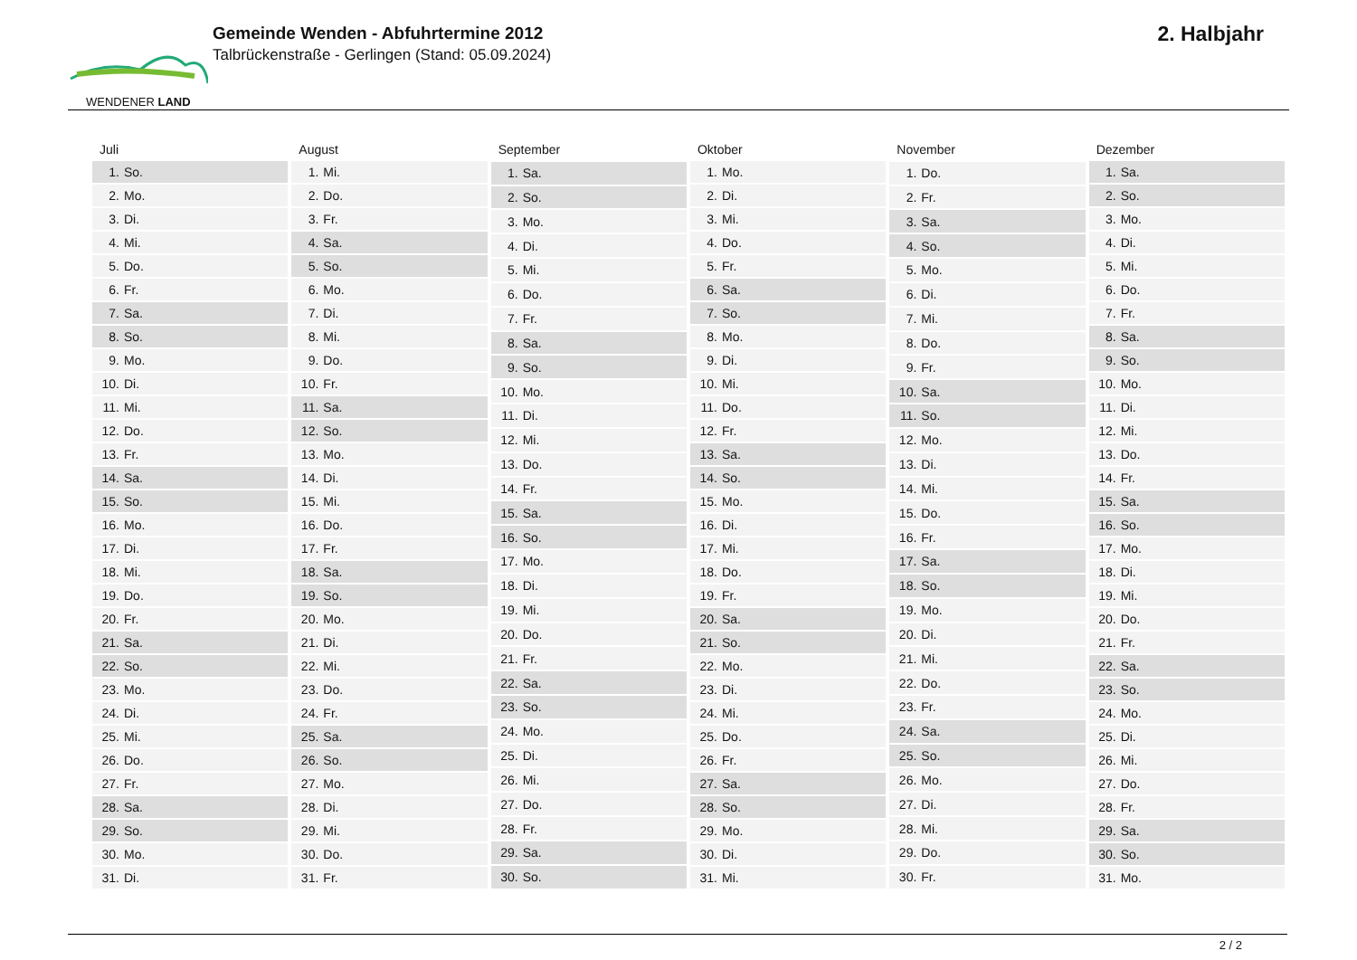WENDENER LAND
Gemeinde Wenden - Abfuhrtermine 2012
Talbrückenstraße - Gerlingen (Stand: 05.09.2024)
2. Halbjahr
| Juli | |
| --- | --- |
| 1. | So. |
| 2. | Mo. |
| 3. | Di. |
| 4. | Mi. |
| 5. | Do. |
| 6. | Fr. |
| 7. | Sa. |
| 8. | So. |
| 9. | Mo. |
| 10. | Di. |
| 11. | Mi. |
| 12. | Do. |
| 13. | Fr. |
| 14. | Sa. |
| 15. | So. |
| 16. | Mo. |
| 17. | Di. |
| 18. | Mi. |
| 19. | Do. |
| 20. | Fr. |
| 21. | Sa. |
| 22. | So. |
| 23. | Mo. |
| 24. | Di. |
| 25. | Mi. |
| 26. | Do. |
| 27. | Fr. |
| 28. | Sa. |
| 29. | So. |
| 30. | Mo. |
| 31. | Di. |
| August | |
| --- | --- |
| 1. | Mi. |
| 2. | Do. |
| 3. | Fr. |
| 4. | Sa. |
| 5. | So. |
| 6. | Mo. |
| 7. | Di. |
| 8. | Mi. |
| 9. | Do. |
| 10. | Fr. |
| 11. | Sa. |
| 12. | So. |
| 13. | Mo. |
| 14. | Di. |
| 15. | Mi. |
| 16. | Do. |
| 17. | Fr. |
| 18. | Sa. |
| 19. | So. |
| 20. | Mo. |
| 21. | Di. |
| 22. | Mi. |
| 23. | Do. |
| 24. | Fr. |
| 25. | Sa. |
| 26. | So. |
| 27. | Mo. |
| 28. | Di. |
| 29. | Mi. |
| 30. | Do. |
| 31. | Fr. |
| September | |
| --- | --- |
| 1. | Sa. |
| 2. | So. |
| 3. | Mo. |
| 4. | Di. |
| 5. | Mi. |
| 6. | Do. |
| 7. | Fr. |
| 8. | Sa. |
| 9. | So. |
| 10. | Mo. |
| 11. | Di. |
| 12. | Mi. |
| 13. | Do. |
| 14. | Fr. |
| 15. | Sa. |
| 16. | So. |
| 17. | Mo. |
| 18. | Di. |
| 19. | Mi. |
| 20. | Do. |
| 21. | Fr. |
| 22. | Sa. |
| 23. | So. |
| 24. | Mo. |
| 25. | Di. |
| 26. | Mi. |
| 27. | Do. |
| 28. | Fr. |
| 29. | Sa. |
| 30. | So. |
| Oktober | |
| --- | --- |
| 1. | Mo. |
| 2. | Di. |
| 3. | Mi. |
| 4. | Do. |
| 5. | Fr. |
| 6. | Sa. |
| 7. | So. |
| 8. | Mo. |
| 9. | Di. |
| 10. | Mi. |
| 11. | Do. |
| 12. | Fr. |
| 13. | Sa. |
| 14. | So. |
| 15. | Mo. |
| 16. | Di. |
| 17. | Mi. |
| 18. | Do. |
| 19. | Fr. |
| 20. | Sa. |
| 21. | So. |
| 22. | Mo. |
| 23. | Di. |
| 24. | Mi. |
| 25. | Do. |
| 26. | Fr. |
| 27. | Sa. |
| 28. | So. |
| 29. | Mo. |
| 30. | Di. |
| 31. | Mi. |
| November | |
| --- | --- |
| 1. | Do. |
| 2. | Fr. |
| 3. | Sa. |
| 4. | So. |
| 5. | Mo. |
| 6. | Di. |
| 7. | Mi. |
| 8. | Do. |
| 9. | Fr. |
| 10. | Sa. |
| 11. | So. |
| 12. | Mo. |
| 13. | Di. |
| 14. | Mi. |
| 15. | Do. |
| 16. | Fr. |
| 17. | Sa. |
| 18. | So. |
| 19. | Mo. |
| 20. | Di. |
| 21. | Mi. |
| 22. | Do. |
| 23. | Fr. |
| 24. | Sa. |
| 25. | So. |
| 26. | Mo. |
| 27. | Di. |
| 28. | Mi. |
| 29. | Do. |
| 30. | Fr. |
| Dezember | |
| --- | --- |
| 1. | Sa. |
| 2. | So. |
| 3. | Mo. |
| 4. | Di. |
| 5. | Mi. |
| 6. | Do. |
| 7. | Fr. |
| 8. | Sa. |
| 9. | So. |
| 10. | Mo. |
| 11. | Di. |
| 12. | Mi. |
| 13. | Do. |
| 14. | Fr. |
| 15. | Sa. |
| 16. | So. |
| 17. | Mo. |
| 18. | Di. |
| 19. | Mi. |
| 20. | Do. |
| 21. | Fr. |
| 22. | Sa. |
| 23. | So. |
| 24. | Mo. |
| 25. | Di. |
| 26. | Mi. |
| 27. | Do. |
| 28. | Fr. |
| 29. | Sa. |
| 30. | So. |
| 31. | Mo. |
2 / 2